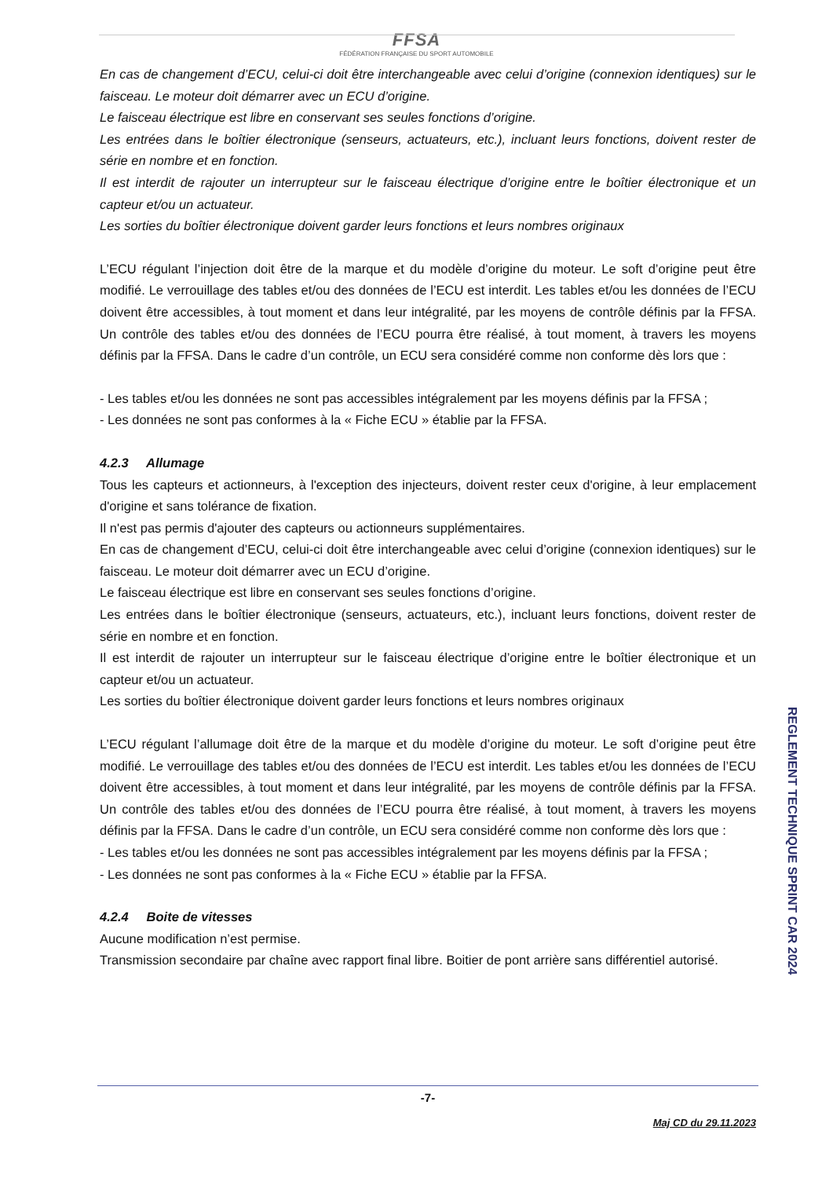FFSA
FÉDÉRATION FRANÇAISE DU SPORT AUTOMOBILE
En cas de changement d’ECU, celui-ci doit être interchangeable avec celui d’origine (connexion identiques) sur le faisceau. Le moteur doit démarrer avec un ECU d’origine.
Le faisceau électrique est libre en conservant ses seules fonctions d’origine.
Les entrées dans le boîtier électronique (senseurs, actuateurs, etc.), incluant leurs fonctions, doivent rester de série en nombre et en fonction.
Il est interdit de rajouter un interrupteur sur le faisceau électrique d’origine entre le boîtier électronique et un capteur et/ou un actuateur.
Les sorties du boîtier électronique doivent garder leurs fonctions et leurs nombres originaux
L’ECU régulant l’injection doit être de la marque et du modèle d’origine du moteur. Le soft d’origine peut être modifié. Le verrouillage des tables et/ou des données de l’ECU est interdit. Les tables et/ou les données de l’ECU doivent être accessibles, à tout moment et dans leur intégralité, par les moyens de contrôle définis par la FFSA. Un contrôle des tables et/ou des données de l’ECU pourra être réalisé, à tout moment, à travers les moyens définis par la FFSA. Dans le cadre d’un contrôle, un ECU sera considéré comme non conforme dès lors que :
- Les tables et/ou les données ne sont pas accessibles intégralement par les moyens définis par la FFSA ;
- Les données ne sont pas conformes à la « Fiche ECU » établie par la FFSA.
4.2.3 Allumage
Tous les capteurs et actionneurs, à l'exception des injecteurs, doivent rester ceux d'origine, à leur emplacement d'origine et sans tolérance de fixation.
Il n'est pas permis d'ajouter des capteurs ou actionneurs supplémentaires.
En cas de changement d’ECU, celui-ci doit être interchangeable avec celui d’origine (connexion identiques) sur le faisceau. Le moteur doit démarrer avec un ECU d’origine.
Le faisceau électrique est libre en conservant ses seules fonctions d’origine.
Les entrées dans le boîtier électronique (senseurs, actuateurs, etc.), incluant leurs fonctions, doivent rester de série en nombre et en fonction.
Il est interdit de rajouter un interrupteur sur le faisceau électrique d’origine entre le boîtier électronique et un capteur et/ou un actuateur.
Les sorties du boîtier électronique doivent garder leurs fonctions et leurs nombres originaux
L’ECU régulant l’allumage doit être de la marque et du modèle d’origine du moteur. Le soft d’origine peut être modifié. Le verrouillage des tables et/ou des données de l’ECU est interdit. Les tables et/ou les données de l’ECU doivent être accessibles, à tout moment et dans leur intégralité, par les moyens de contrôle définis par la FFSA. Un contrôle des tables et/ou des données de l’ECU pourra être réalisé, à tout moment, à travers les moyens définis par la FFSA. Dans le cadre d’un contrôle, un ECU sera considéré comme non conforme dès lors que :
- Les tables et/ou les données ne sont pas accessibles intégralement par les moyens définis par la FFSA ;
- Les données ne sont pas conformes à la « Fiche ECU » établie par la FFSA.
4.2.4 Boite de vitesses
Aucune modification n’est permise.
Transmission secondaire par chaîne avec rapport final libre. Boitier de pont arrière sans différentiel autorisé.
REGLEMENT TECHNIQUE SPRINT CAR 2024
-7-
Maj CD du 29.11.2023